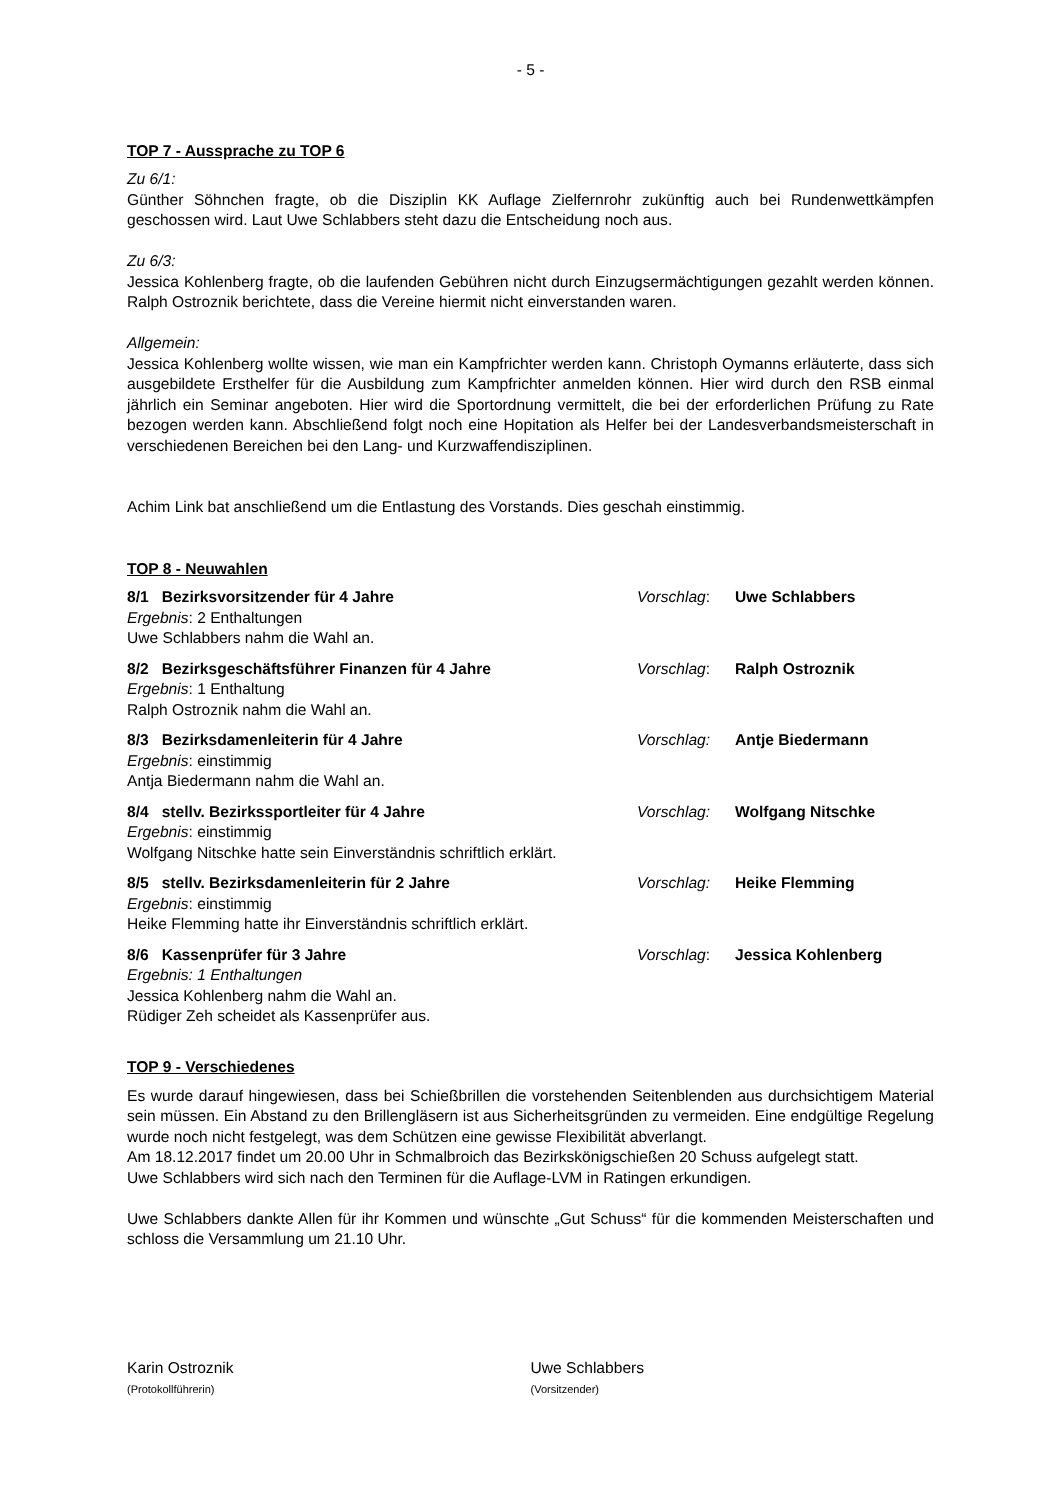- 5 -
TOP 7 - Aussprache zu TOP 6
Zu 6/1:
Günther Söhnchen fragte, ob die Disziplin KK Auflage Zielfernrohr zukünftig auch bei Rundenwettkämpfen geschossen wird. Laut Uwe Schlabbers steht dazu die Entscheidung noch aus.
Zu 6/3:
Jessica Kohlenberg fragte, ob die laufenden Gebühren nicht durch Einzugsermächtigungen gezahlt werden können. Ralph Ostroznik berichtete, dass die Vereine hiermit nicht einverstanden waren.
Allgemein:
Jessica Kohlenberg wollte wissen, wie man ein Kampfrichter werden kann. Christoph Oymanns erläuterte, dass sich ausgebildete Ersthelfer für die Ausbildung zum Kampfrichter anmelden können. Hier wird durch den RSB einmal jährlich ein Seminar angeboten. Hier wird die Sportordnung vermittelt, die bei der erforderlichen Prüfung zu Rate bezogen werden kann. Abschließend folgt noch eine Hopitation als Helfer bei der Landesverbandsmeisterschaft in verschiedenen Bereichen bei den Lang- und Kurzwaffendisziplinen.
Achim Link bat anschließend um die Entlastung des Vorstands. Dies geschah einstimmig.
TOP 8 - Neuwahlen
8/1 Bezirksvorsitzender für 4 Jahre Vorschlag: Uwe Schlabbers
Ergebnis: 2 Enthaltungen
Uwe Schlabbers nahm die Wahl an.
8/2 Bezirksgeschäftsführer Finanzen für 4 Jahre Vorschlag: Ralph Ostroznik
Ergebnis: 1 Enthaltung
Ralph Ostroznik nahm die Wahl an.
8/3 Bezirksdamenleiterin für 4 Jahre Vorschlag: Antje Biedermann
Ergebnis: einstimmig
Antja Biedermann nahm die Wahl an.
8/4 stellv. Bezirkssportleiter für 4 Jahre Vorschlag: Wolfgang Nitschke
Ergebnis: einstimmig
Wolfgang Nitschke hatte sein Einverständnis schriftlich erklärt.
8/5 stellv. Bezirksdamenleiterin für 2 Jahre Vorschlag: Heike Flemming
Ergebnis: einstimmig
Heike Flemming hatte ihr Einverständnis schriftlich erklärt.
8/6 Kassenprüfer für 3 Jahre Vorschlag: Jessica Kohlenberg
Ergebnis: 1 Enthaltungen
Jessica Kohlenberg nahm die Wahl an.
Rüdiger Zeh scheidet als Kassenprüfer aus.
TOP 9 - Verschiedenes
Es wurde darauf hingewiesen, dass bei Schießbrillen die vorstehenden Seitenblenden aus durchsichtigem Material sein müssen. Ein Abstand zu den Brillengläsern ist aus Sicherheitsgründen zu vermeiden. Eine endgültige Regelung wurde noch nicht festgelegt, was dem Schützen eine gewisse Flexibilität abverlangt.
Am 18.12.2017 findet um 20.00 Uhr in Schmalbroich das Bezirkskönigschießen 20 Schuss aufgelegt statt.
Uwe Schlabbers wird sich nach den Terminen für die Auflage-LVM in Ratingen erkundigen.
Uwe Schlabbers dankte Allen für ihr Kommen und wünschte „Gut Schuss“ für die kommenden Meisterschaften und schloss die Versammlung um 21.10 Uhr.
Karin Ostroznik
(Protokollführerin)
Uwe Schlabbers
(Vorsitzender)